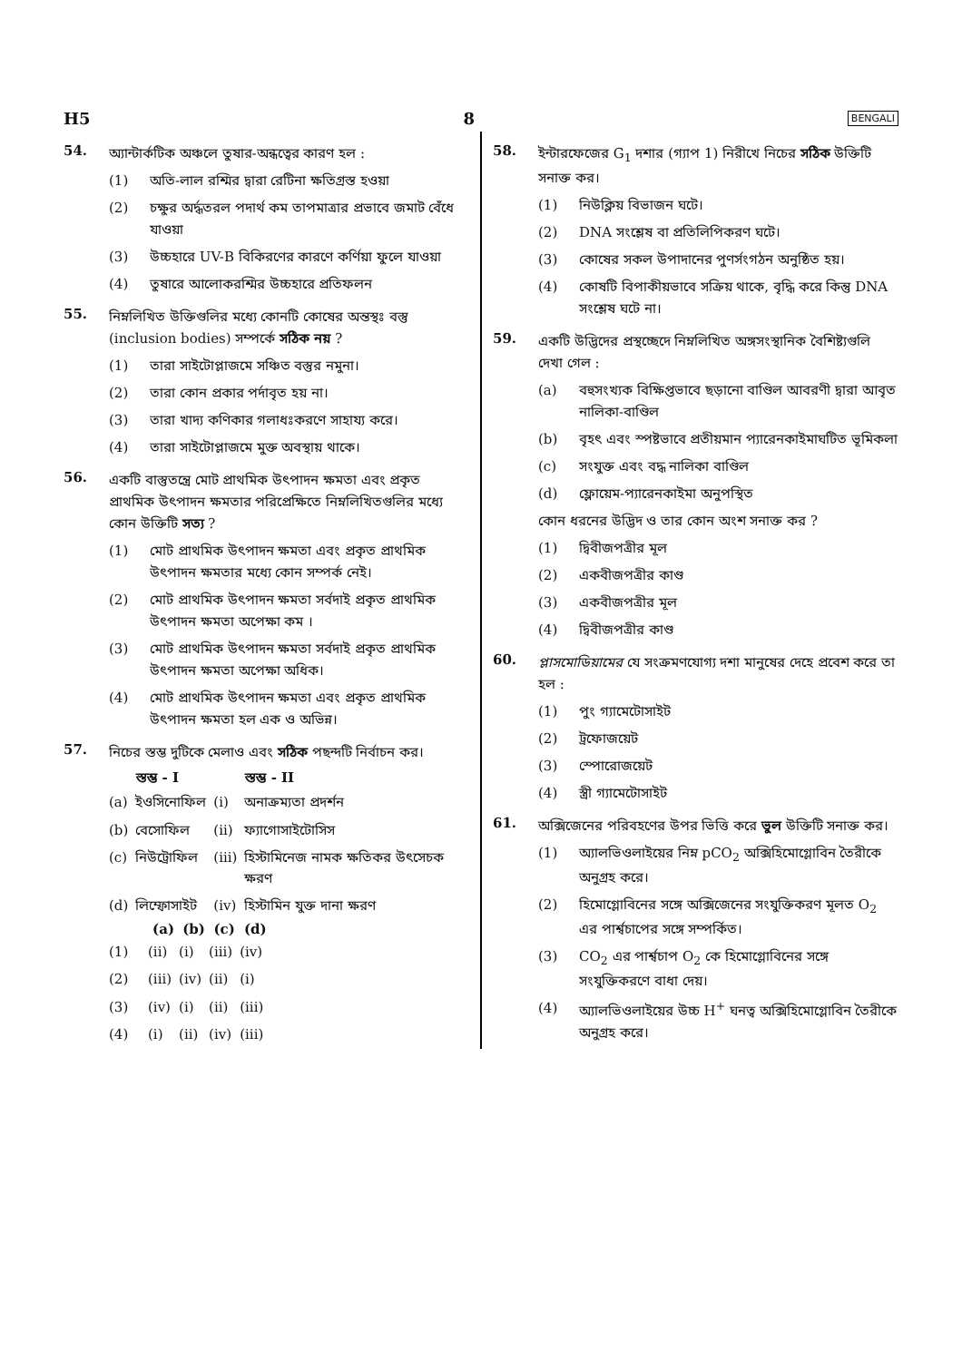H5 8 BENGALI
54.
অ্যান্টার্কটিক অঞ্চলে তুষার-অন্ধত্বের কারণ হল :
(1) অতি-লাল রশ্মির দ্বারা রেটিনা ক্ষতিগ্রস্ত হওয়া
(2) চক্ষুর অর্দ্ধতরল পদার্থ কম তাপমাত্রার প্রভাবে জমাট বেঁধে যাওয়া
(3) উচ্চহারে UV-B বিকিরণের কারণে কর্ণিয়া ফুলে যাওয়া
(4) তুষারে আলোকরশ্মির উচ্চহারে প্রতিফলন
55.
নিম্নলিখিত উক্তিগুলির মধ্যে কোনটি কোষের অন্তস্থঃ বস্তু (inclusion bodies) সম্পর্কে সঠিক নয় ?
(1) তারা সাইটোপ্লাজমে সঞ্চিত বস্তুর নমুনা।
(2) তারা কোন প্রকার পর্দাবৃত হয় না।
(3) তারা খাদ্য কণিকার গলাধঃকরণে সাহায্য করে।
(4) তারা সাইটোপ্লাজমে মুক্ত অবস্থায় থাকে।
56.
একটি বাস্তুতন্ত্রে মোট প্রাথমিক উৎপাদন ক্ষমতা এবং প্রকৃত প্রাথমিক উৎপাদন ক্ষমতার পরিপ্রেক্ষিতে নিম্নলিখিতগুলির মধ্যে কোন উক্তিটি সত্য ?
(1) মোট প্রাথমিক উৎপাদন ক্ষমতা এবং প্রকৃত প্রাথমিক উৎপাদন ক্ষমতার মধ্যে কোন সম্পর্ক নেই।
(2) মোট প্রাথমিক উৎপাদন ক্ষমতা সর্বদাই প্রকৃত প্রাথমিক উৎপাদন ক্ষমতা অপেক্ষা কম ।
(3) মোট প্রাথমিক উৎপাদন ক্ষমতা সর্বদাই প্রকৃত প্রাথমিক উৎপাদন ক্ষমতা অপেক্ষা অধিক।
(4) মোট প্রাথমিক উৎপাদন ক্ষমতা এবং প্রকৃত প্রাথমিক উৎপাদন ক্ষমতা হল এক ও অভিন্ন।
57.
নিচের স্তম্ভ দুটিকে মেলাও এবং সঠিক পছন্দটি নির্বাচন কর।
| | স্তম্ভ - I | | স্তম্ভ - II |
| (a) | ইওসিনোফিল | (i) | অনাক্রম্যতা প্রদর্শন |
| (b) | বেসোফিল | (ii) | ফ্যাগোসাইটোসিস |
| (c) | নিউট্রোফিল | (iii) | হিস্টামিনেজ নামক ক্ষতিকর উৎসেচক ক্ষরণ |
| (d) | লিম্ফোসাইট | (iv) | হিস্টামিন যুক্ত দানা ক্ষরণ |
| | (a) | (b) | (c) | (d) |
| (1) | (ii) | (i) | (iii) | (iv) |
| (2) | (iii) | (iv) | (ii) | (i) |
| (3) | (iv) | (i) | (ii) | (iii) |
| (4) | (i) | (ii) | (iv) | (iii) |
58.
ইন্টারফেজের G<sub>1</sub> দশার (গ্যাপ 1) নিরীখে নিচের সঠিক উক্তিটি সনাক্ত কর।
(1) নিউক্লিয় বিভাজন ঘটে।
(2) DNA সংশ্লেষ বা প্রতিলিপিকরণ ঘটে।
(3) কোষের সকল উপাদানের পুণর্সংগঠন অনুষ্ঠিত হয়।
(4) কোষটি বিপাকীয়ভাবে সক্রিয় থাকে, বৃদ্ধি করে কিন্তু DNA সংশ্লেষ ঘটে না।
59.
একটি উদ্ভিদের প্রস্থচ্ছেদে নিম্নলিখিত অঙ্গসংস্থানিক বৈশিষ্ট্যগুলি দেখা গেল :
(a) বহুসংখ্যক বিক্ষিপ্তভাবে ছড়ানো বাণ্ডিল আবরণী দ্বারা আবৃত নালিকা-বাণ্ডিল
(b) বৃহৎ এবং স্পষ্টভাবে প্রতীয়মান প্যারেনকাইমাঘটিত ভূমিকলা
(c) সংযুক্ত এবং বদ্ধ নালিকা বাণ্ডিল
(d) ফ্লোয়েম-প্যারেনকাইমা অনুপস্থিত
কোন ধরনের উদ্ভিদ ও তার কোন অংশ সনাক্ত কর ?
(1) দ্বিবীজপত্রীর মূল
(2) একবীজপত্রীর কাণ্ড
(3) একবীজপত্রীর মূল
(4) দ্বিবীজপত্রীর কাণ্ড
60.
প্লাসমোডিয়ামের যে সংক্রমণযোগ্য দশা মানুষের দেহে প্রবেশ করে তা হল :
(1) পুং গ্যামেটোসাইট
(2) ট্রফোজয়েট
(3) স্পোরোজয়েট
(4) স্ত্রী গ্যামেটোসাইট
61.
অক্সিজেনের পরিবহণের উপর ভিত্তি করে ভুল উক্তিটি সনাক্ত কর।
(1) অ্যালভিওলাইয়ের নিম্ন pCO<sub>2</sub> অক্সিহিমোগ্লোবিন তৈরীকে অনুগ্রহ করে।
(2) হিমোগ্লোবিনের সঙ্গে অক্সিজেনের সংযুক্তিকরণ মূলত O<sub>2</sub> এর পার্শ্বচাপের সঙ্গে সম্পর্কিত।
(3) CO<sub>2</sub> এর পার্শ্বচাপ O<sub>2</sub> কে হিমোগ্লোবিনের সঙ্গে সংযুক্তিকরণে বাধা দেয়।
(4) অ্যালভিওলাইয়ের উচ্চ H<sup>+</sup> ঘনত্ব অক্সিহিমোগ্লোবিন তৈরীকে অনুগ্রহ করে।